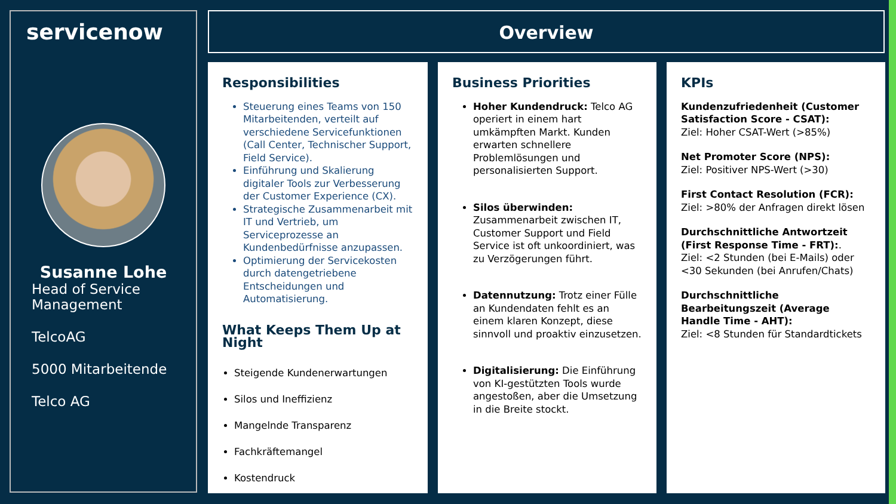servicenow
Susanne Lohe
Head of Service Management
TelcoAG
5000 Mitarbeitende
Telco AG
Overview
Responsibilities
Steuerung eines Teams von 150 Mitarbeitenden, verteilt auf verschiedene Servicefunktionen (Call Center, Technischer Support, Field Service).
Einführung und Skalierung digitaler Tools zur Verbesserung der Customer Experience (CX).
Strategische Zusammenarbeit mit IT und Vertrieb, um Serviceprozesse an Kundenbedürfnisse anzupassen.
Optimierung der Servicekosten durch datengetriebene Entscheidungen und Automatisierung.
What Keeps Them Up at Night
Steigende Kundenerwartungen
Silos und Ineffizienz
Mangelnde Transparenz
Fachkräftemangel
Kostendruck
Business Priorities
Hoher Kundendruck: Telco AG operiert in einem hart umkämpften Markt. Kunden erwarten schnellere Problemlösungen und personalisierten Support.
Silos überwinden: Zusammenarbeit zwischen IT, Customer Support und Field Service ist oft unkoordiniert, was zu Verzögerungen führt.
Datennutzung: Trotz einer Fülle an Kundendaten fehlt es an einem klaren Konzept, diese sinnvoll und proaktiv einzusetzen.
Digitalisierung: Die Einführung von KI-gestützten Tools wurde angestoßen, aber die Umsetzung in die Breite stockt.
KPIs
Kundenzufriedenheit (Customer Satisfaction Score - CSAT):
Ziel: Hoher CSAT-Wert (>85%)
Net Promoter Score (NPS):
Ziel: Positiver NPS-Wert (>30)
First Contact Resolution (FCR):
Ziel: >80% der Anfragen direkt lösen
Durchschnittliche Antwortzeit (First Response Time - FRT):.
Ziel: <2 Stunden (bei E-Mails) oder <30 Sekunden (bei Anrufen/Chats)
Durchschnittliche Bearbeitungszeit (Average Handle Time - AHT):
Ziel: <8 Stunden für Standardtickets